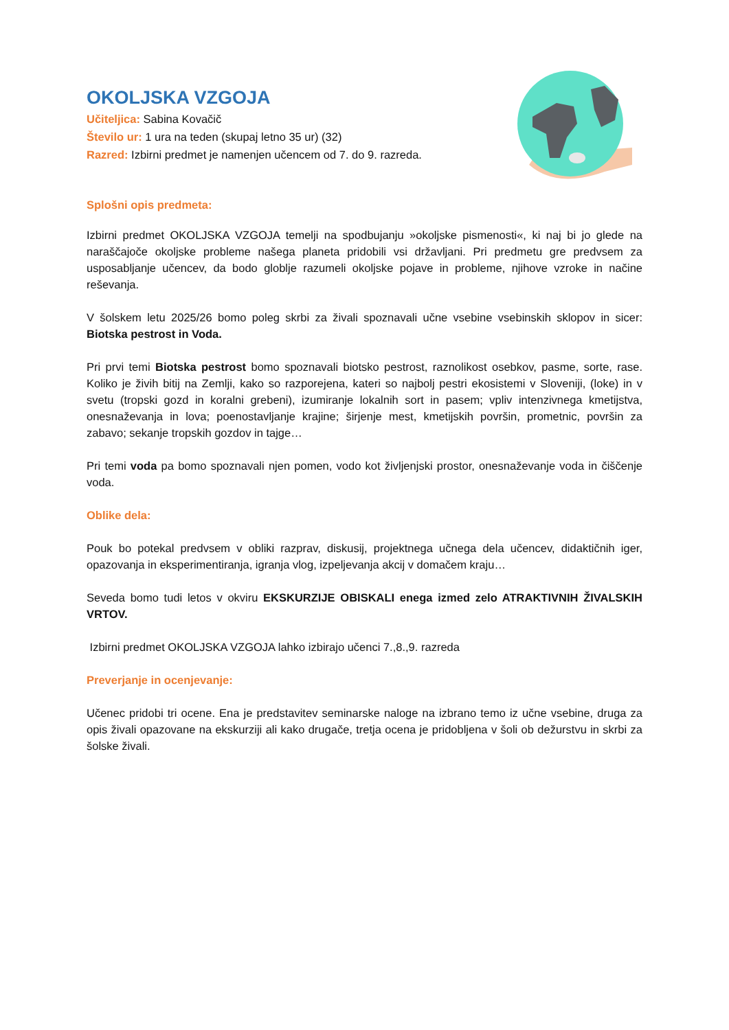OKOLJSKA VZGOJA
Učiteljica: Sabina Kovačič
Število ur: 1 ura na teden (skupaj letno 35 ur) (32)
Razred: Izbirni predmet je namenjen učencem od 7. do 9. razreda.
Splošni opis predmeta:
Izbirni predmet OKOLJSKA VZGOJA temelji na spodbujanju »okoljske pismenosti«, ki naj bi jo glede na naraščajoče okoljske probleme našega planeta pridobili vsi državljani. Pri predmetu gre predvsem za usposabljanje učencev, da bodo globlje razumeli okoljske pojave in probleme, njihove vzroke in načine reševanja.
V šolskem letu 2025/26 bomo poleg skrbi za živali spoznavali učne vsebine vsebinskih sklopov in sicer: Biotska pestrost in Voda.
Pri prvi temi Biotska pestrost bomo spoznavali biotsko pestrost, raznolikost osebkov, pasme, sorte, rase. Koliko je živih bitij na Zemlji, kako so razporejena, kateri so najbolj pestri ekosistemi v Sloveniji, (loke) in v svetu (tropski gozd in koralni grebeni), izumiranje lokalnih sort in pasem; vpliv intenzivnega kmetijstva, onesnaževanja in lova; poenostavljanje krajine; širjenje mest, kmetijskih površin, prometnic, površin za zabavo; sekanje tropskih gozdov in tajge…
Pri temi voda pa bomo spoznavali njen pomen, vodo kot življenjski prostor, onesnaževanje voda in čiščenje voda.
Oblike dela:
Pouk bo potekal predvsem v obliki razprav, diskusij, projektnega učnega dela učencev, didaktičnih iger, opazovanja in eksperimentiranja, igranja vlog, izpeljevanja akcij v domačem kraju…
Seveda bomo tudi letos v okviru EKSKURZIJE OBISKALI enega izmed zelo ATRAKTIVNIH ŽIVALSKIH VRTOV.
Izbirni predmet OKOLJSKA VZGOJA lahko izbirajo učenci 7.,8.,9. razreda
Preverjanje in ocenjevanje:
Učenec pridobi tri ocene. Ena je predstavitev seminarske naloge na izbrano temo iz učne vsebine, druga za opis živali opazovane na ekskurziji ali kako drugače, tretja ocena je pridobljena v šoli ob dežurstvu in skrbi za šolske živali.